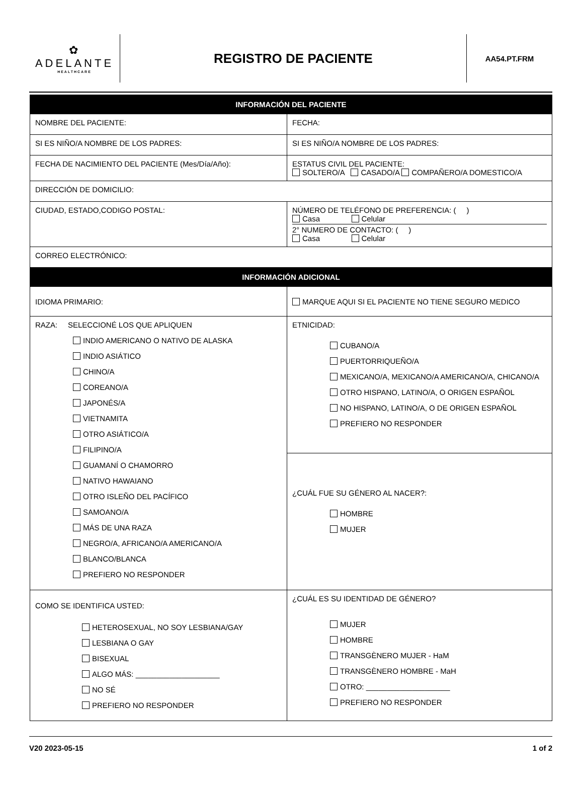✿
ADELANTE
HEALTHCARE
REGISTRO DE PACIENTE
AA54.PT.FRM
| INFORMACIÓN DEL PACIENTE | | |
| --- | --- | --- |
| NOMBRE DEL PACIENTE: | | FECHA: |
| SI ES NIÑO/A NOMBRE DE LOS PADRES: | SI ES NIÑO/A NOMBRE DE LOS PADRES: | |
| FECHA DE NACIMIENTO DEL PACIENTE (Mes/Día/Año): | ESTATUS CIVIL DEL PACIENTE: SOLTERO/A CASADO/A COMPAÑERO/A DOMESTICO/A | |
| DIRECCIÓN DE DOMICILIO: | | |
| CIUDAD, ESTADO,CODIGO POSTAL: | NÚMERO DE TELÉFONO DE PREFERENCIA: ( ) Casa Celular 2° NUMERO DE CONTACTO: ( ) Casa Celular | |
| CORREO ELECTRÓNICO: | | |
| INFORMACIÓN ADICIONAL | | |
| IDIOMA PRIMARIO: | MARQUE AQUI SI EL PACIENTE NO TIENE SEGURO MEDICO | |
| RAZA: SELECCIONÉ LOS QUE APLIQUEN INDIO AMERICANO O NATIVO DE ALASKA INDIO ASIÁTICO CHINO/A COREANO/A JAPONÉS/A VIETNAMITA OTRO ASIÁTICO/A FILIPINO/A GUAMANÍ O CHAMORRO NATIVO HAWAIANO OTRO ISLEÑO DEL PACÍFICO SAMOANO/A MÁS DE UNA RAZA NEGRO/A, AFRICANO/A AMERICANO/A BLANCO/BLANCA PREFIERO NO RESPONDER | ETNICIDAD: CUBANO/A PUERTORRIQUEÑO/A MEXICANO/A, MEXICANO/A AMERICANO/A, CHICANO/A OTRO HISPANO, LATINO/A, O ORIGEN ESPAÑOL NO HISPANO, LATINO/A, O DE ORIGEN ESPAÑOL PREFIERO NO RESPONDER | |
| | ¿CUÁL FUE SU GÉNERO AL NACER?: HOMBRE MUJER | |
| COMO SE IDENTIFICA USTED: HETEROSEXUAL, NO SOY LESBIANA/GAY LESBIANA O GAY BISEXUAL ALGO MÁS: ____________________ NO SÉ PREFIERO NO RESPONDER | ¿CUÁL ES SU IDENTIDAD DE GÉNERO? MUJER HOMBRE TRANSGÈNERO MUJER - HaM TRANSGÈNERO HOMBRE - MaH OTRO: ____________________ PREFIERO NO RESPONDER | |
V20 2023-05-15 1 of 2